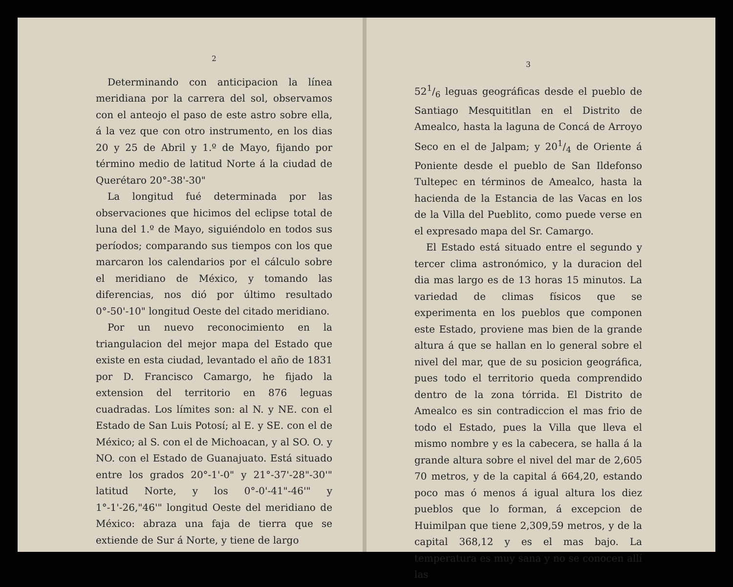2
Determinando con anticipacion la línea meridiana por la carrera del sol, observamos con el anteojo el paso de este astro sobre ella, á la vez que con otro instrumento, en los dias 20 y 25 de Abril y 1.º de Mayo, fijando por término medio de latitud Norte á la ciudad de Querétaro 20°-38'-30"
La longitud fué determinada por las observaciones que hicimos del eclipse total de luna del 1.º de Mayo, siguiéndolo en todos sus períodos; comparando sus tiempos con los que marcaron los calendarios por el cálculo sobre el meridiano de México, y tomando las diferencias, nos dió por último resultado 0°-50'-10" longitud Oeste del citado meridiano.
Por un nuevo reconocimiento en la triangulacion del mejor mapa del Estado que existe en esta ciudad, levantado el año de 1831 por D. Francisco Camargo, he fijado la extension del territorio en 876 leguas cuadradas. Los límites son: al N. y NE. con el Estado de San Luis Potosí; al E. y SE. con el de México; al S. con el de Michoacan, y al SO. O. y NO. con el Estado de Guanajuato. Está situado entre los grados 20°-1'-0" y 21°-37'-28"-30'" latitud Norte, y los 0°-0'-41"-46'" y 1°-1'-26,"46'" longitud Oeste del meridiano de México: abraza una faja de tierra que se extiende de Sur á Norte, y tiene de largo
3
521/6 leguas geográficas desde el pueblo de Santiago Mesquititlan en el Distrito de Amealco, hasta la laguna de Concá de Arroyo Seco en el de Jalpam; y 201/4 de Oriente á Poniente desde el pueblo de San Ildefonso Tultepec en términos de Amealco, hasta la hacienda de la Estancia de las Vacas en los de la Villa del Pueblito, como puede verse en el expresado mapa del Sr. Camargo.
El Estado está situado entre el segundo y tercer clima astronómico, y la duracion del dia mas largo es de 13 horas 15 minutos. La variedad de climas físicos que se experimenta en los pueblos que componen este Estado, proviene mas bien de la grande altura á que se hallan en lo general sobre el nivel del mar, que de su posicion geográfica, pues todo el territorio queda comprendido dentro de la zona tórrida. El Distrito de Amealco es sin contradiccion el mas frio de todo el Estado, pues la Villa que lleva el mismo nombre y es la cabecera, se halla á la grande altura sobre el nivel del mar de 2,605 70 metros, y de la capital á 664,20, estando poco mas ó menos á igual altura los diez pueblos que lo forman, á excepcion de Huimilpan que tiene 2,309,59 metros, y de la capital 368,12 y es el mas bajo. La temperatura es muy sana y no se conocen allí las